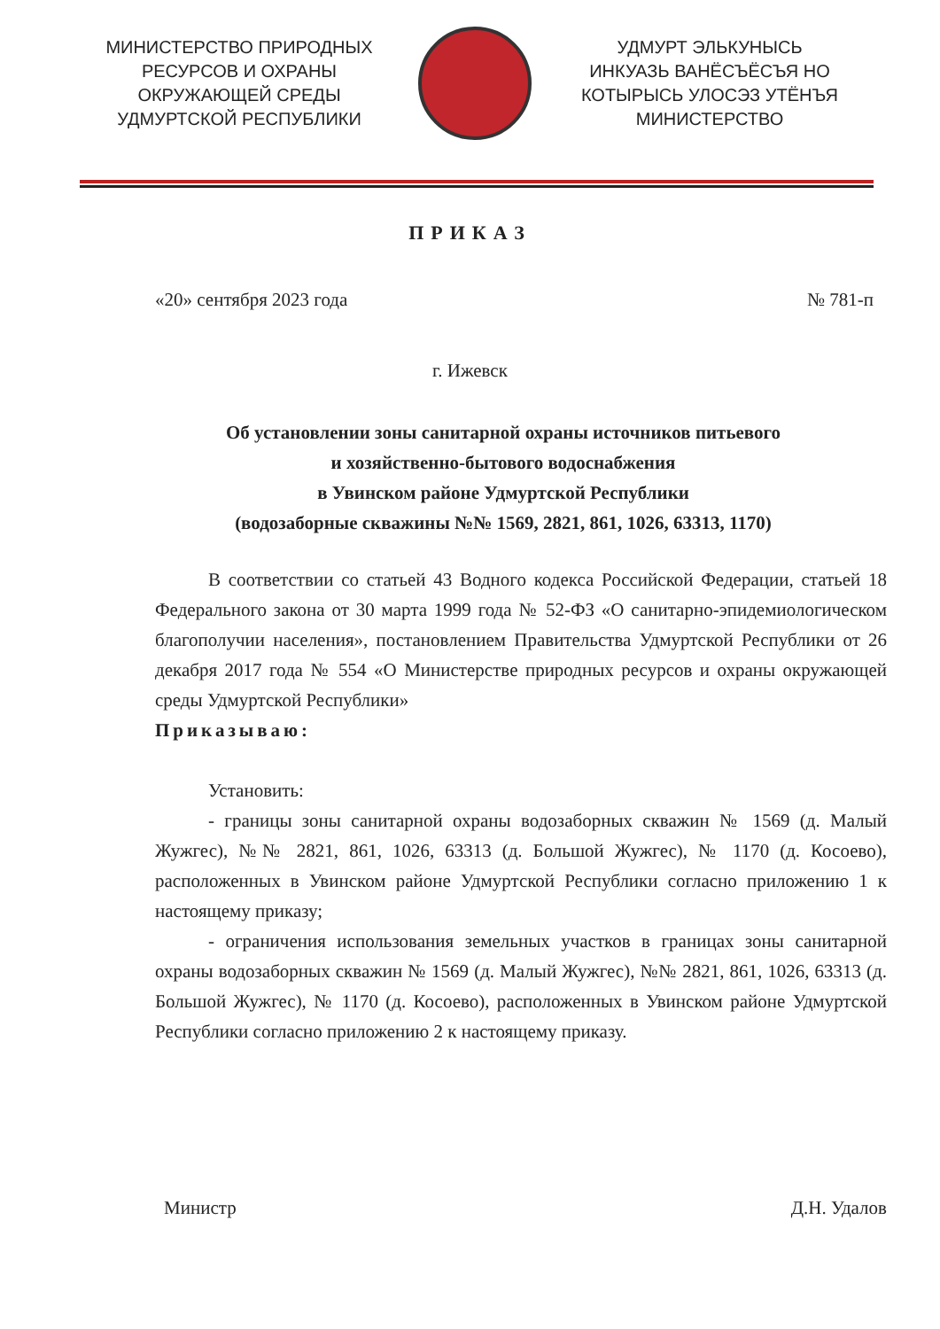МИНИСТЕРСТВО ПРИРОДНЫХ
РЕСУРСОВ И ОХРАНЫ
ОКРУЖАЮЩЕЙ СРЕДЫ
УДМУРТСКОЙ РЕСПУБЛИКИ
УДМУРТ ЭЛЬКУНЫСЬ
ИНКУАЗЬ ВАНЁСЪЁСЪЯ НО
КОТЫРЫСЬ УЛОСЭЗ УТЁНЪЯ
МИНИСТЕРСТВО
ПРИКАЗ
«20» сентября 2023 года № 781-п
г. Ижевск
Об установлении зоны санитарной охраны источников питьевого
и хозяйственно-бытового водоснабжения
в Увинском районе Удмуртской Республики
(водозаборные скважины №№ 1569, 2821, 861, 1026, 63313, 1170)
В соответствии со статьей 43 Водного кодекса Российской Федерации, статьей 18 Федерального закона от 30 марта 1999 года № 52-ФЗ «О санитарно-эпидемиологическом благополучии населения», постановлением Правительства Удмуртской Республики от 26 декабря 2017 года № 554 «О Министерстве природных ресурсов и охраны окружающей среды Удмуртской Республики»
Приказываю:
Установить:
- границы зоны санитарной охраны водозаборных скважин № 1569 (д. Малый Жужгес), №№ 2821, 861, 1026, 63313 (д. Большой Жужгес), № 1170 (д. Косоево), расположенных в Увинском районе Удмуртской Республики согласно приложению 1 к настоящему приказу;
- ограничения использования земельных участков в границах зоны санитарной охраны водозаборных скважин № 1569 (д. Малый Жужгес), №№ 2821, 861, 1026, 63313 (д. Большой Жужгес), № 1170 (д. Косоево), расположенных в Увинском районе Удмуртской Республики согласно приложению 2 к настоящему приказу.
Министр Д.Н. Удалов